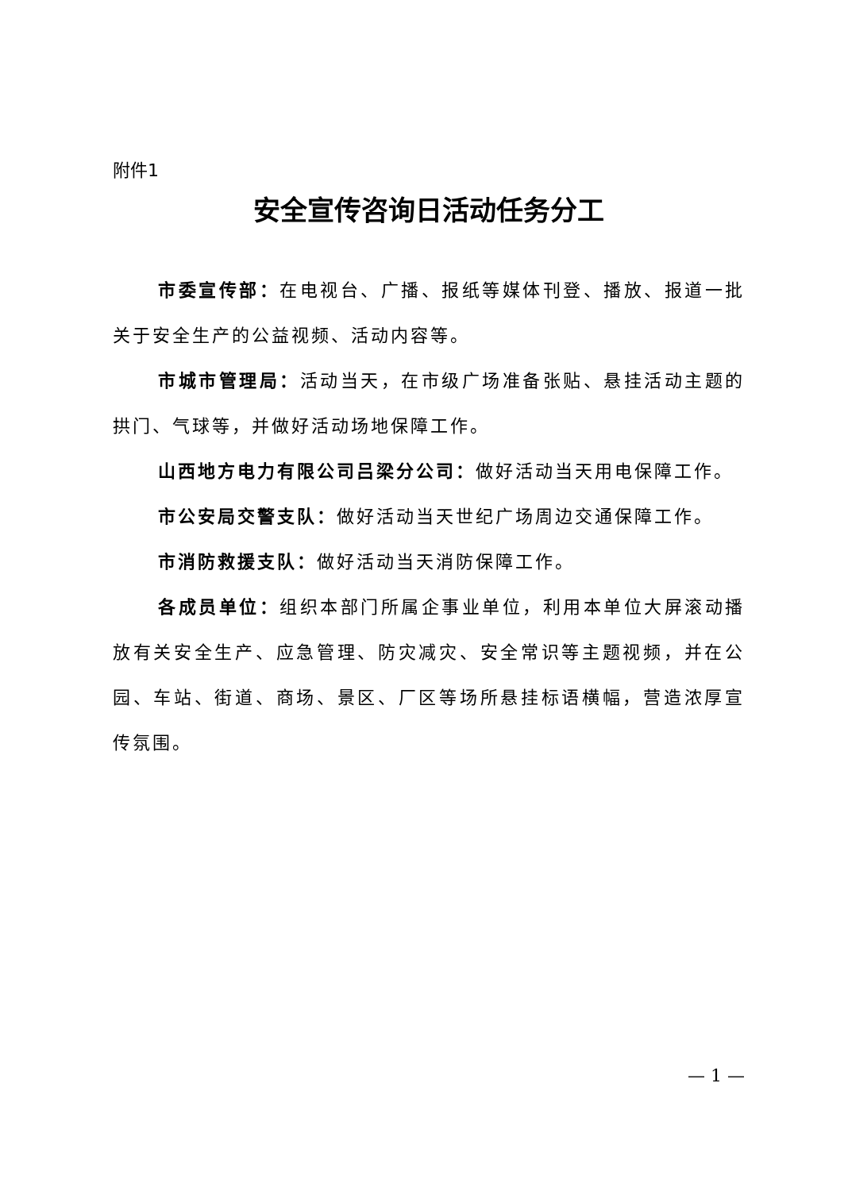附件1
安全宣传咨询日活动任务分工
市委宣传部：在电视台、广播、报纸等媒体刊登、播放、报道一批关于安全生产的公益视频、活动内容等。
市城市管理局：活动当天，在市级广场准备张贴、悬挂活动主题的拱门、气球等，并做好活动场地保障工作。
山西地方电力有限公司吕梁分公司：做好活动当天用电保障工作。
市公安局交警支队：做好活动当天世纪广场周边交通保障工作。
市消防救援支队：做好活动当天消防保障工作。
各成员单位：组织本部门所属企事业单位，利用本单位大屏滚动播放有关安全生产、应急管理、防灾减灾、安全常识等主题视频，并在公园、车站、街道、商场、景区、厂区等场所悬挂标语横幅，营造浓厚宣传氛围。
— 1 —